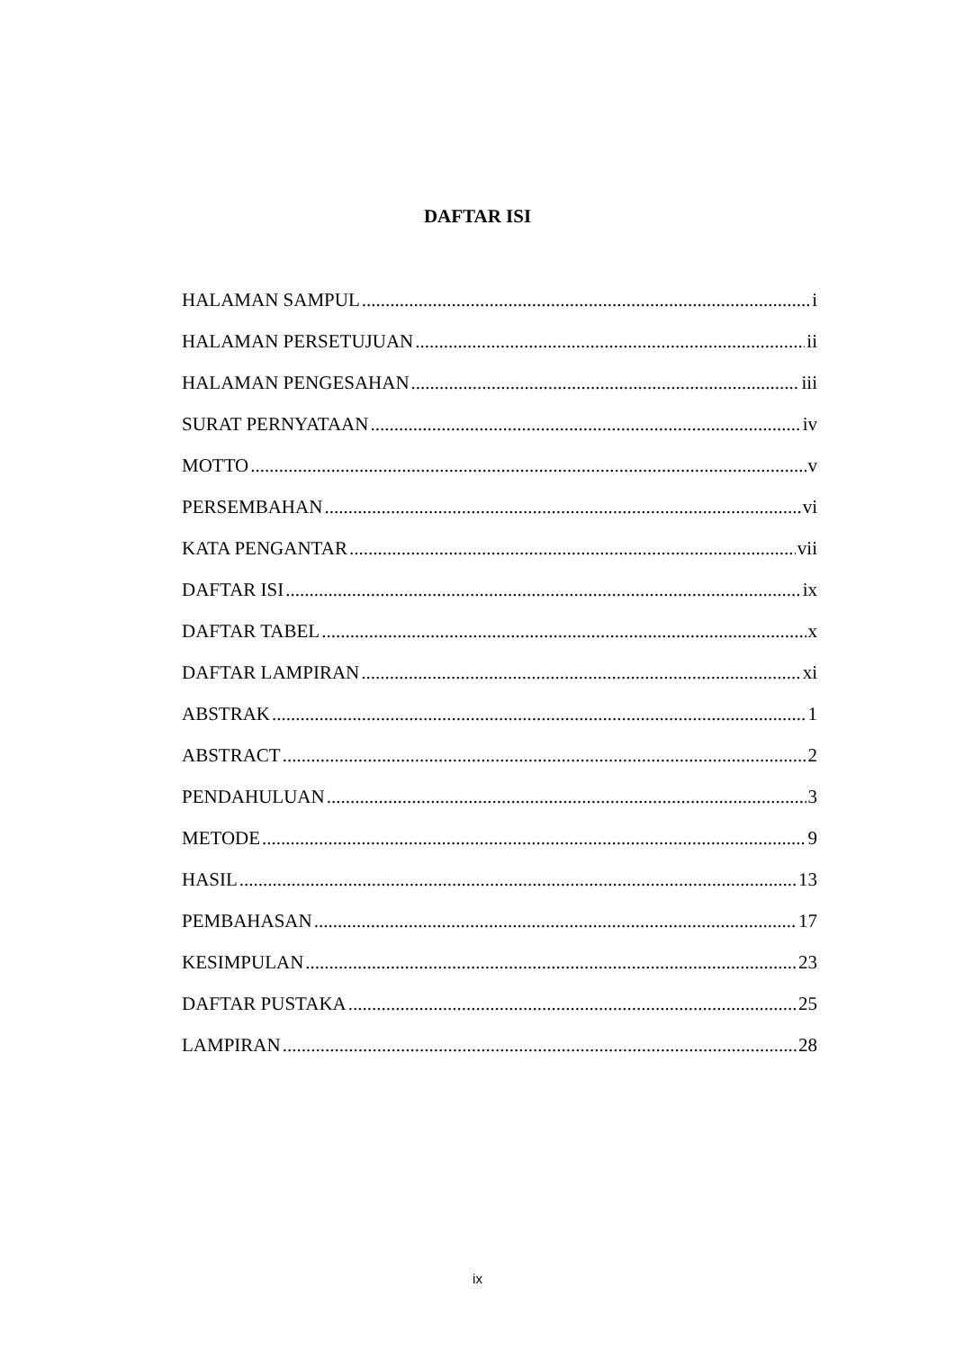DAFTAR ISI
HALAMAN SAMPUL i
HALAMAN PERSETUJUAN ii
HALAMAN PENGESAHAN iii
SURAT PERNYATAAN iv
MOTTO v
PERSEMBAHAN vi
KATA PENGANTAR vii
DAFTAR ISI ix
DAFTAR TABEL x
DAFTAR LAMPIRAN xi
ABSTRAK 1
ABSTRACT 2
PENDAHULUAN 3
METODE 9
HASIL 13
PEMBAHASAN 17
KESIMPULAN 23
DAFTAR PUSTAKA 25
LAMPIRAN 28
ix